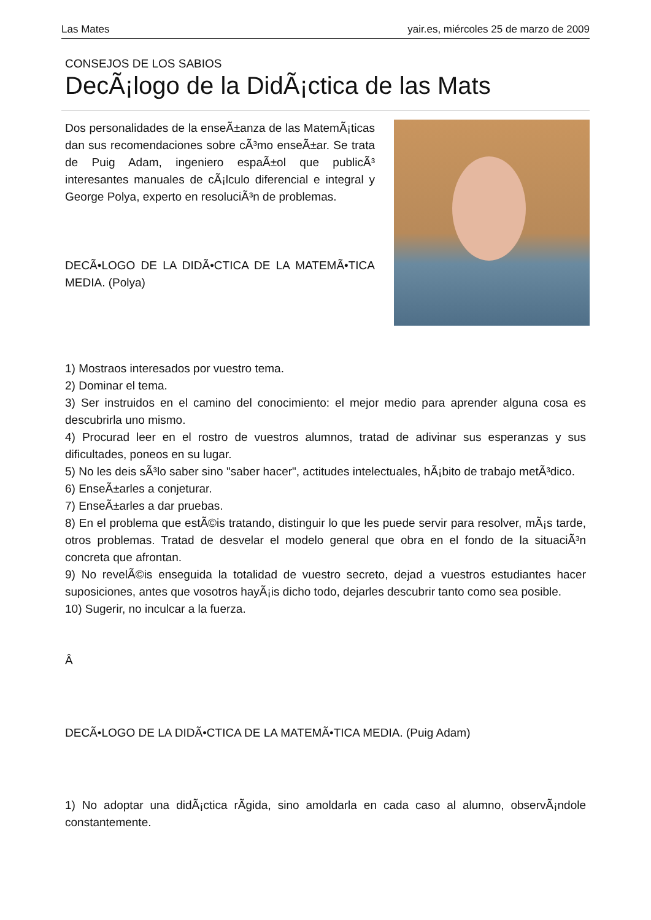Las Mates yair.es, miércoles 25 de marzo de 2009
CONSEJOS DE LOS SABIOS
DecÃ¡logo de la DidÃ¡ctica de las Mats
Dos personalidades de la enseÃ±anza de las MatemÃ¡ticas dan sus recomendaciones sobre cÃ³mo enseÃ±ar. Se trata de Puig Adam, ingeniero espaÃ±ol que publicÃ³ interesantes manuales de cÃ¡lculo diferencial e integral y George Polya, experto en resoluciÃ³n de problemas.
DECÃ•LOGO DE LA DIDÃ•CTICA DE LA MATEMÃ•TICA MEDIA. (Polya)
1) Mostraos interesados por vuestro tema.
2) Dominar el tema.
3) Ser instruidos en el camino del conocimiento: el mejor medio para aprender alguna cosa es descubrirla uno mismo.
4) Procurad leer en el rostro de vuestros alumnos, tratad de adivinar sus esperanzas y sus dificultades, poneos en su lugar.
5) No les deis sÃ³lo saber sino "saber hacer", actitudes intelectuales, hÃ¡bito de trabajo metÃ³dico.
6) EnseÃ±arles a conjeturar.
7) EnseÃ±arles a dar pruebas.
8) En el problema que estÃ©is tratando, distinguir lo que les puede servir para resolver, mÃ¡s tarde, otros problemas. Tratad de desvelar el modelo general que obra en el fondo de la situaciÃ³n concreta que afrontan.
9) No revelÃ©is enseguida la totalidad de vuestro secreto, dejad a vuestros estudiantes hacer suposiciones, antes que vosotros hayÃ¡is dicho todo, dejarles descubrir tanto como sea posible.
10) Sugerir, no inculcar a la fuerza.
Â
DECÃ•LOGO DE LA DIDÃ•CTICA DE LA MATEMÃ•TICA MEDIA. (Puig Adam)
1) No adoptar una didÃ¡ctica rÃ­gida, sino amoldarla en cada caso al alumno, observÃ¡ndole constantemente.